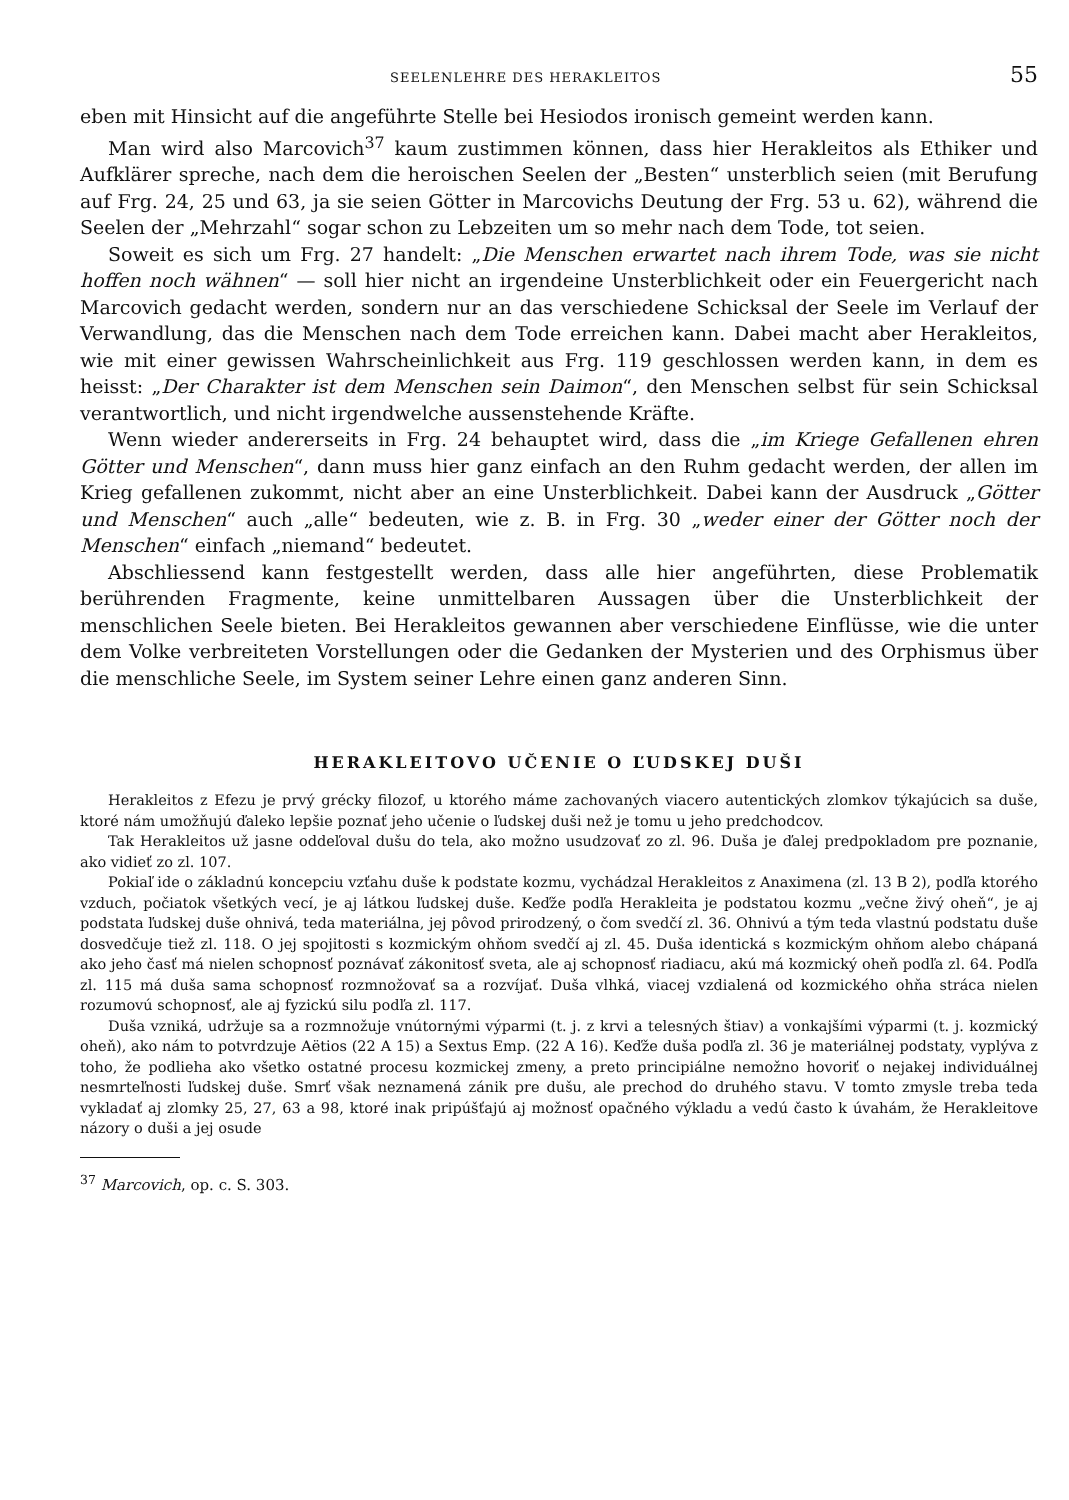SEELENLEHRE DES HERAKLEITOS 55
eben mit Hinsicht auf die angeführte Stelle bei Hesiodos ironisch gemeint werden kann.
Man wird also Marcovich<sup>37</sup> kaum zustimmen können, dass hier Herakleitos als Ethiker und Aufklärer spreche, nach dem die heroischen Seelen der „Besten“ unsterblich seien (mit Berufung auf Frg. 24, 25 und 63, ja sie seien Götter in Marcovichs Deutung der Frg. 53 u. 62), während die Seelen der „Mehrzahl“ sogar schon zu Lebzeiten um so mehr nach dem Tode, tot seien.
Soweit es sich um Frg. 27 handelt: „Die Menschen erwartet nach ihrem Tode, was sie nicht hoffen noch wähnen“ — soll hier nicht an irgendeine Unsterblichkeit oder ein Feuergericht nach Marcovich gedacht werden, sondern nur an das verschiedene Schicksal der Seele im Verlauf der Verwandlung, das die Menschen nach dem Tode erreichen kann. Dabei macht aber Herakleitos, wie mit einer gewissen Wahrscheinlichkeit aus Frg. 119 geschlossen werden kann, in dem es heisst: „Der Charakter ist dem Menschen sein Daimon“, den Menschen selbst für sein Schicksal verantwortlich, und nicht irgendwelche aussenstehende Kräfte.
Wenn wieder andererseits in Frg. 24 behauptet wird, dass die „im Kriege Gefallenen ehren Götter und Menschen“, dann muss hier ganz einfach an den Ruhm gedacht werden, der allen im Krieg gefallenen zukommt, nicht aber an eine Unsterblichkeit. Dabei kann der Ausdruck „Götter und Menschen“ auch „alle“ bedeuten, wie z. B. in Frg. 30 „weder einer der Götter noch der Menschen“ einfach „niemand“ bedeutet.
Abschliessend kann festgestellt werden, dass alle hier angeführten, diese Problematik berührenden Fragmente, keine unmittelbaren Aussagen über die Unsterblichkeit der menschlichen Seele bieten. Bei Herakleitos gewannen aber verschiedene Einflüsse, wie die unter dem Volke verbreiteten Vorstellungen oder die Gedanken der Mysterien und des Orphismus über die menschliche Seele, im System seiner Lehre einen ganz anderen Sinn.
HERAKLEITOVO UČENIE O ĽUDSKEJ DUŠI
Herakleitos z Efezu je prvý grécky filozof, u ktorého máme zachovaných viacero autentických zlomkov týkajúcich sa duše, ktoré nám umožňujú ďaleko lepšie poznať jeho učenie o ľudskej duši než je tomu u jeho predchodcov.
Tak Herakleitos už jasne oddeľoval dušu do tela, ako možno usudzovať zo zl. 96. Duša je ďalej predpokladom pre poznanie, ako vidieť zo zl. 107.
Pokiaľ ide o základnú koncepciu vzťahu duše k podstate kozmu, vychádzal Herakleitos z Anaximena (zl. 13 B 2), podľa ktorého vzduch, počiatok všetkých vecí, je aj látkou ľudskej duše. Keďže podľa Herakleita je podstatou kozmu „večne živý oheň“, je aj podstata ľudskej duše ohnivá, teda materiálna, jej pôvod prirodzený, o čom svedčí zl. 36. Ohnivú a tým teda vlastnú podstatu duše dosvedčuje tiež zl. 118. O jej spojitosti s kozmickým ohňom svedčí aj zl. 45. Duša identická s kozmickým ohňom alebo chápaná ako jeho časť má nielen schopnosť poznávať zákonitosť sveta, ale aj schopnosť riadiacu, akú má kozmický oheň podľa zl. 64. Podľa zl. 115 má duša sama schopnosť rozmnožovať sa a rozvíjať. Duša vlhká, viacej vzdialená od kozmického ohňa stráca nielen rozumovú schopnosť, ale aj fyzickú silu podľa zl. 117.
Duša vzniká, udržuje sa a rozmnožuje vnútornými výparmi (t. j. z krvi a telesných štiav) a vonkajšími výparmi (t. j. kozmický oheň), ako nám to potvrdzuje Aëtios (22 A 15) a Sextus Emp. (22 A 16). Keďže duša podľa zl. 36 je materiálnej podstaty, vyplýva z toho, že podlieha ako všetko ostatné procesu kozmickej zmeny, a preto principiálne nemožno hovoriť o nejakej individuálnej nesmrteľnosti ľudskej duše. Smrť však neznamená zánik pre dušu, ale prechod do druhého stavu. V tomto zmysle treba teda vykladať aj zlomky 25, 27, 63 a 98, ktoré inak pripúšťajú aj možnosť opačného výkladu a vedú často k úvahám, že Herakleitove názory o duši a jej osude
<sup>37</sup> Marcovich, op. c. S. 303.